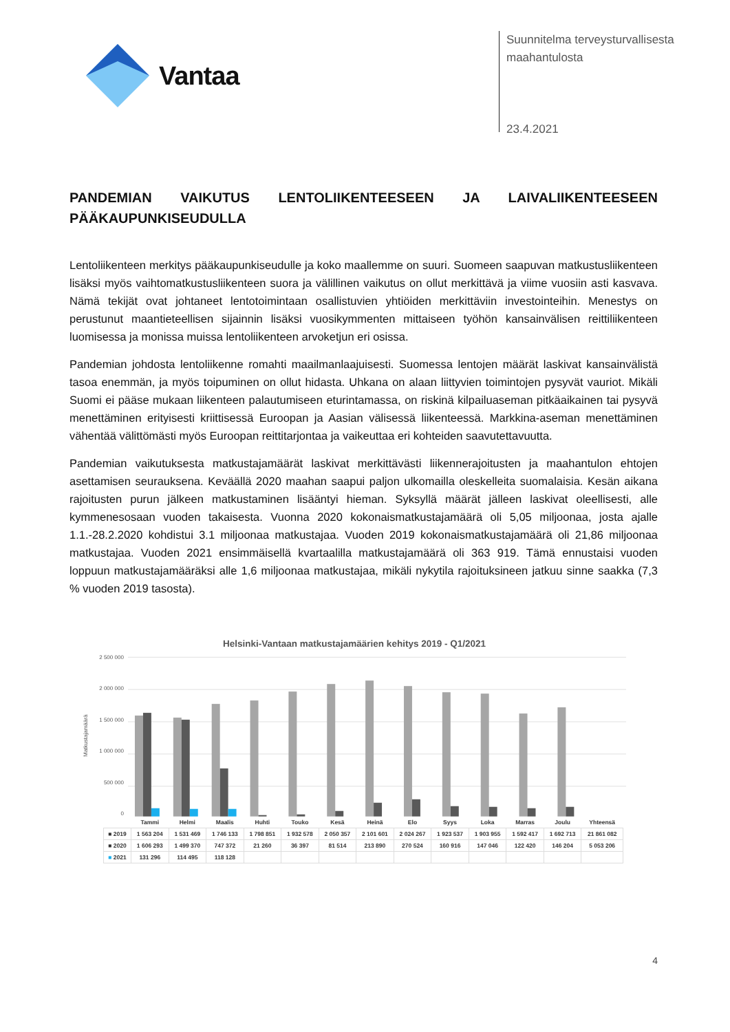Vantaa
Suunnitelma terveysturvallisesta
maahantulosta
23.4.2021
PANDEMIAN VAIKUTUS LENTOLIIKENTEESEEN JA LAIVALIIKENTEESEEN PÄÄKAUPUNKISEUDULLA
Lentoliikenteen merkitys pääkaupunkiseudulle ja koko maallemme on suuri. Suomeen saapuvan matkustusliikenteen lisäksi myös vaihtomatkustusliikenteen suora ja välillinen vaikutus on ollut merkittävä ja viime vuosiin asti kasvava. Nämä tekijät ovat johtaneet lentotoimintaan osallistuvien yhtiöiden merkittäviin investointeihin. Menestys on perustunut maantieteellisen sijainnin lisäksi vuosikymmenten mittaiseen työhön kansainvälisen reittiliikenteen luomisessa ja monissa muissa lentoliikenteen arvoketjun eri osissa.
Pandemian johdosta lentoliikenne romahti maailmanlaajuisesti. Suomessa lentojen määrät laskivat kansainvälistä tasoa enemmän, ja myös toipuminen on ollut hidasta. Uhkana on alaan liittyvien toimintojen pysyvät vauriot. Mikäli Suomi ei pääse mukaan liikenteen palautumiseen eturintamassa, on riskinä kilpailuaseman pitkäaikainen tai pysyvä menettäminen erityisesti kriittisessä Euroopan ja Aasian välisessä liikenteessä. Markkina-aseman menettäminen vähentää välittömästi myös Euroopan reittitarjontaa ja vaikeuttaa eri kohteiden saavutettavuutta.
Pandemian vaikutuksesta matkustajamäärät laskivat merkittävästi liikennerajoitusten ja maahantulon ehtojen asettamisen seurauksena. Keväällä 2020 maahan saapui paljon ulkomailla oleskelleita suomalaisia. Kesän aikana rajoitusten purun jälkeen matkustaminen lisääntyi hieman. Syksyllä määrät jälleen laskivat oleellisesti, alle kymmenesosaan vuoden takaisesta. Vuonna 2020 kokonaismatkustajamäärä oli 5,05 miljoonaa, josta ajalle 1.1.-28.2.2020 kohdistui 3.1 miljoonaa matkustajaa. Vuoden 2019 kokonaismatkustajamäärä oli 21,86 miljoonaa matkustajaa. Vuoden 2021 ensimmäisellä kvartaalilla matkustajamäärä oli 363 919. Tämä ennustaisi vuoden loppuun matkustajamääräksi alle 1,6 miljoonaa matkustajaa, mikäli nykytila rajoituksineen jatkuu sinne saakka (7,3 % vuoden 2019 tasosta).
Helsinki-Vantaan matkustajamäärien kehitys 2019 - Q1/2021
Matkustajamäärä
2 500 000
2 000 000
1 500 000
1 000 000
500 000
0
| | Tammi | Helmi | Maalis | Huhti | Touko | Kesä | Heinä | Elo | Syys | Loka | Marras | Joulu | Yhteensä |
| --- | --- | --- | --- | --- | --- | --- | --- | --- | --- | --- | --- | --- | --- |
| ■ 2019 | 1 563 204 | 1 531 469 | 1 746 133 | 1 798 851 | 1 932 578 | 2 050 357 | 2 101 601 | 2 024 267 | 1 923 537 | 1 903 955 | 1 592 417 | 1 692 713 | 21 861 082 |
| ■ 2020 | 1 606 293 | 1 499 370 | 747 372 | 21 260 | 36 397 | 81 514 | 213 890 | 270 524 | 160 916 | 147 046 | 122 420 | 146 204 | 5 053 206 |
| ■ 2021 | 131 296 | 114 495 | 118 128 | | | | | | | | | | |
4